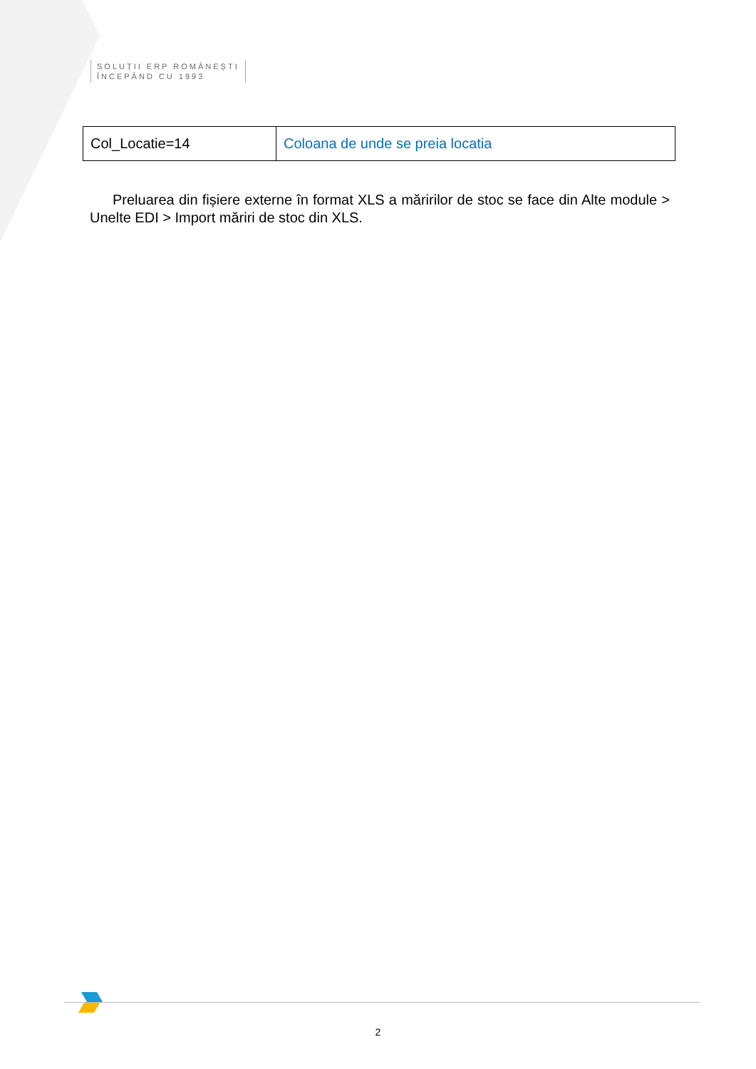SOLUȚII ERP ROMÂNEȘTI
ÎNCEPÂND CU 1993
| Col_Locatie=14 | Coloana de unde se preia locatia |
Preluarea din fișiere externe în format XLS a măririlor de stoc se face din Alte module > Unelte EDI > Import măriri de stoc din XLS.
2